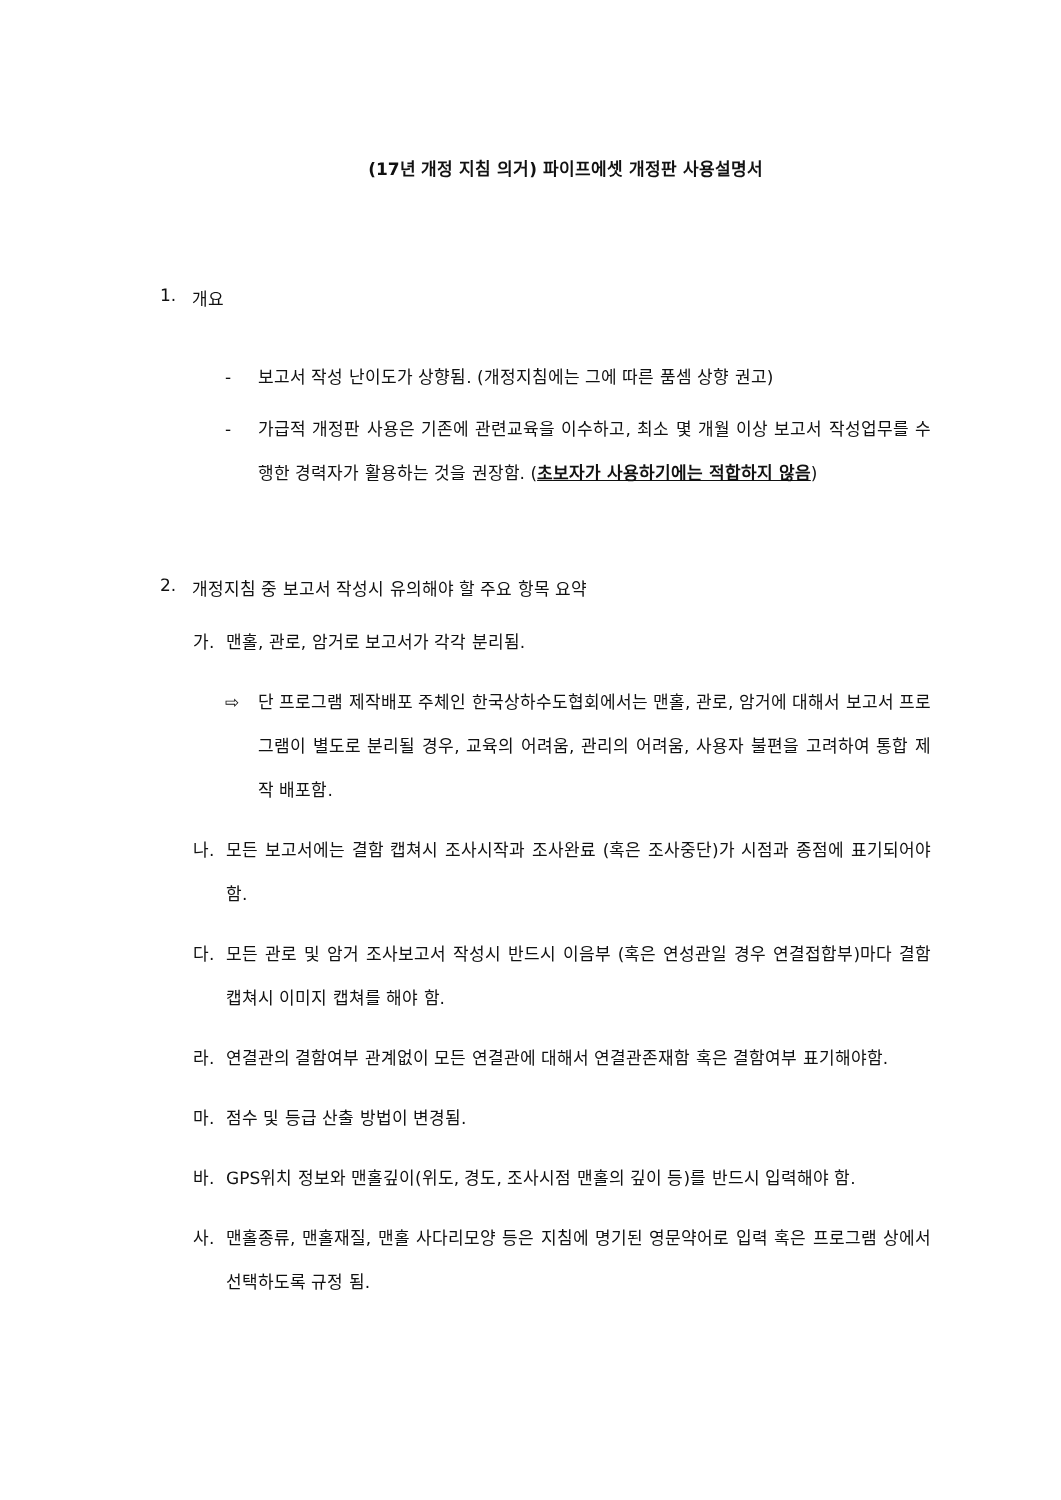(17년 개정 지침 의거) 파이프에셋 개정판 사용설명서
1. 개요
- 보고서 작성 난이도가 상향됨. (개정지침에는 그에 따른 품셈 상향 권고)
- 가급적 개정판 사용은 기존에 관련교육을 이수하고, 최소 몇 개월 이상 보고서 작성업무를 수행한 경력자가 활용하는 것을 권장함. (초보자가 사용하기에는 적합하지 않음)
2. 개정지침 중 보고서 작성시 유의해야 할 주요 항목 요약
가. 맨홀, 관로, 암거로 보고서가 각각 분리됨.
⇨ 단 프로그램 제작배포 주체인 한국상하수도협회에서는 맨홀, 관로, 암거에 대해서 보고서 프로그램이 별도로 분리될 경우, 교육의 어려움, 관리의 어려움, 사용자 불편을 고려하여 통합 제작 배포함.
나. 모든 보고서에는 결함 캡쳐시 조사시작과 조사완료 (혹은 조사중단)가 시점과 종점에 표기되어야 함.
다. 모든 관로 및 암거 조사보고서 작성시 반드시 이음부 (혹은 연성관일 경우 연결접합부)마다 결함 캡쳐시 이미지 캡쳐를 해야 함.
라. 연결관의 결함여부 관계없이 모든 연결관에 대해서 연결관존재함 혹은 결함여부 표기해야함.
마. 점수 및 등급 산출 방법이 변경됨.
바. GPS위치 정보와 맨홀깊이(위도, 경도, 조사시점 맨홀의 깊이 등)를 반드시 입력해야 함.
사. 맨홀종류, 맨홀재질, 맨홀 사다리모양 등은 지침에 명기된 영문약어로 입력 혹은 프로그램 상에서 선택하도록 규정 됨.